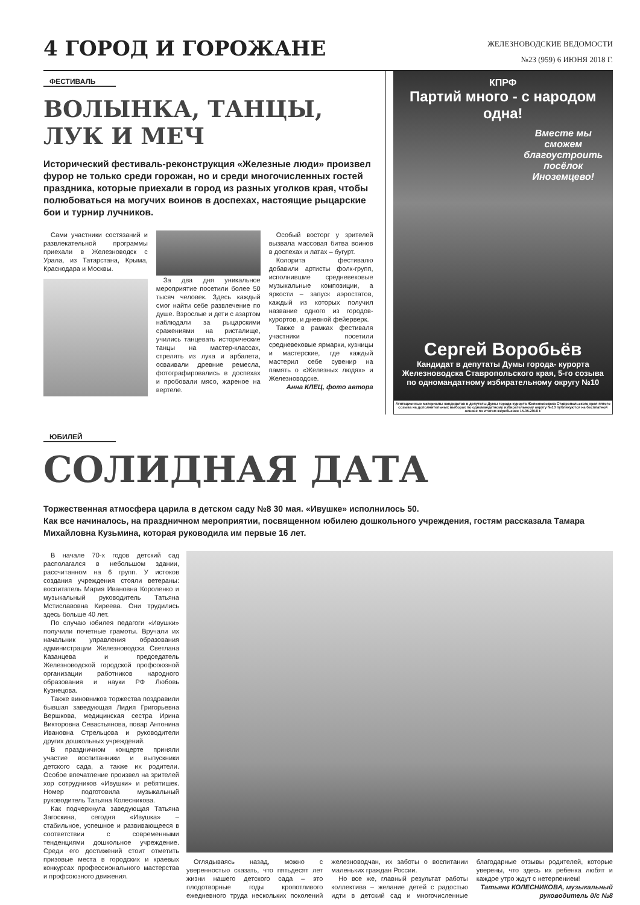4 ГОРОД И ГОРОЖАНЕ
ЖЕЛЕЗНОВОДСКИЕ ВЕДОМОСТИ
№23 (959) 6 ИЮНЯ 2018 Г.
ФЕСТИВАЛЬ
ВОЛЫНКА, ТАНЦЫ, ЛУК И МЕЧ
Исторический фестиваль-реконструкция «Железные люди» произвел фурор не только среди горожан, но и среди многочисленных гостей праздника, которые приехали в город из разных уголков края, чтобы полюбоваться на могучих воинов в доспехах, настоящие рыцарские бои и турнир лучников.
Сами участники состязаний и развлекательной программы приехали в Железноводск с Урала, из Татарстана, Крыма, Краснодара и Москвы.
За два дня уникальное мероприятие посетили более 50 тысяч человек. Здесь каждый смог найти себе развлечение по душе. Взрослые и дети с азартом наблюдали за рыцарскими сражениями на ристалище, учились танцевать исторические танцы на мастер-классах, стрелять из лука и арбалета, осваивали древние ремесла, фотографировались в доспехах и пробовали мясо, жареное на вертеле.
Особый восторг у зрителей вызвала массовая битва воинов в доспехах и латах – бугурт.
Колорита фестивалю добавили артисты фолк-групп, исполнившие средневековые музыкальные композиции, а яркости – запуск аэростатов, каждый из которых получил название одного из городов-курортов, и дневной фейерверк.
Также в рамках фестиваля участники посетили средневековые ярмарки, кузницы и мастерские, где каждый мастерил себе сувенир на память о «Железных людях» и Железноводске.
Анна КЛЕЦ, фото автора
КПРФ
Партий много - с народом одна!
Вместе мы сможем благоустроить посёлок Иноземцево!
Сергей Воробьёв
Кандидат в депутаты Думы города- курорта Железноводска Ставропольского края, 5-го созыва по одномандатному избирательному округу №10
Агитационные материалы кандидатов в депутаты Думы города-курорта Железноводска Ставропольского края пятого созыва на дополнительных выборах по одномандатному избирательному округу №10 публикуются на бесплатной основе по итогам жеребьевки 15.05.2018 г.
ЮБИЛЕЙ
СОЛИДНАЯ ДАТА
Торжественная атмосфера царила в детском саду №8 30 мая. «Ивушке» исполнилось 50.
Как все начиналось, на праздничном мероприятии, посвященном юбилею дошкольного учреждения, гостям рассказала Тамара Михайловна Кузьмина, которая руководила им первые 16 лет.
В начале 70-х годов детский сад располагался в небольшом здании, рассчитанном на 6 групп. У истоков создания учреждения стояли ветераны: воспитатель Мария Ивановна Короленко и музыкальный руководитель Татьяна Мстиславовна Киреева. Они трудились здесь больше 40 лет.
По случаю юбилея педагоги «Ивушки» получили почетные грамоты. Вручали их начальник управления образования администрации Железноводска Светлана Казанцева и председатель Железноводской городской профсоюзной организации работников народного образования и науки РФ Любовь Кузнецова.
Также виновников торжества поздравили бывшая заведующая Лидия Григорьевна Вершкова, медицинская сестра Ирина Викторовна Севастьянова, повар Антонина Ивановна Стрельцова и руководители других дошкольных учреждений.
В праздничном концерте приняли участие воспитанники и выпускники детского сада, а также их родители. Особое впечатление произвел на зрителей хор сотрудников «Ивушки» и ребятишек. Номер подготовила музыкальный руководитель Татьяна Колесникова.
Как подчеркнула заведующая Татьяна Загоскина, сегодня «Ивушка» – стабильное, успешное и развивающееся в соответствии с современными тенденциями дошкольное учреждение. Среди его достижений стоит отметить призовые места в городских и краевых конкурсах профессионального мастерства и профсоюзного движения.
Оглядываясь назад, можно с уверенностью сказать, что пятьдесят лет жизни нашего детского сада – это плодотворные годы кропотливого ежедневного труда нескольких поколений железноводчан, их заботы о воспитании маленьких граждан России.
Но все же, главный результат работы коллектива – желание детей с радостью идти в детский сад и многочисленные благодарные отзывы родителей, которые уверены, что здесь их ребенка любят и каждое утро ждут с нетерпением!
Татьяна КОЛЕСНИКОВА, музыкальный руководитель д/с №8